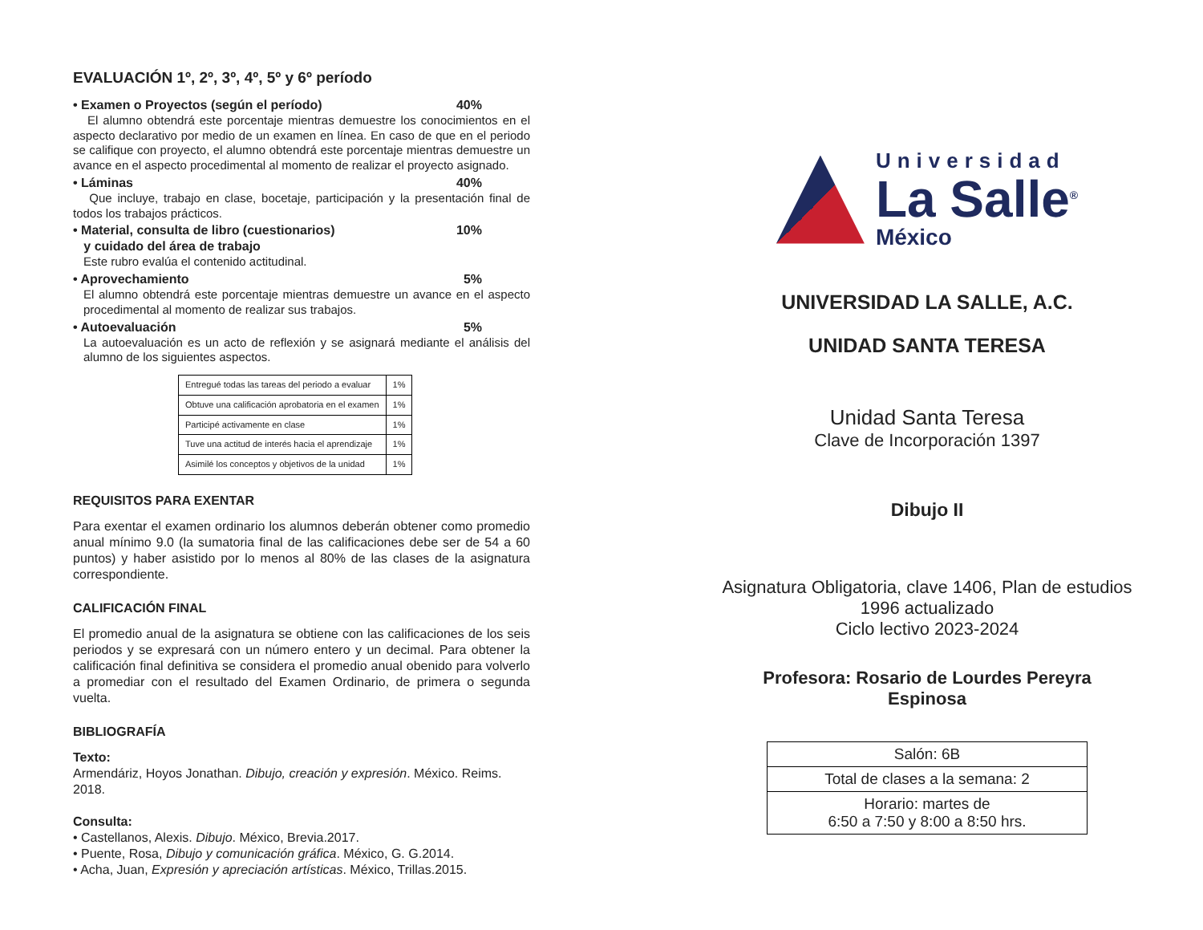EVALUACIÓN 1º, 2º, 3º, 4º, 5º y 6º período
• Examen o Proyectos (según el período) 40%
El alumno obtendrá este porcentaje mientras demuestre los conocimientos en el aspecto declarativo por medio de un examen en línea. En caso de que en el periodo se califique con proyecto, el alumno obtendrá este porcentaje mientras demuestre un avance en el aspecto procedimental al momento de realizar el proyecto asignado.
• Láminas 40%
Que incluye, trabajo en clase, bocetaje, participación y la presentación final de todos los trabajos prácticos.
• Material, consulta de libro (cuestionarios)
y cuidado del área de trabajo 10%
Este rubro evalúa el contenido actitudinal.
• Aprovechamiento 5%
El alumno obtendrá este porcentaje mientras demuestre un avance en el aspecto procedimental al momento de realizar sus trabajos.
• Autoevaluación 5%
La autoevaluación es un acto de reflexión y se asignará mediante el análisis del alumno de los siguientes aspectos.
| Entregué todas las tareas del periodo a evaluar | 1% |
| Obtuve una calificación aprobatoria en el examen | 1% |
| Participé activamente en clase | 1% |
| Tuve una actitud de interés hacia el aprendizaje | 1% |
| Asimilé los conceptos y objetivos de la unidad | 1% |
REQUISITOS PARA EXENTAR
Para exentar el examen ordinario los alumnos deberán obtener como promedio anual mínimo 9.0 (la sumatoria final de las calificaciones debe ser de 54 a 60 puntos) y haber asistido por lo menos al 80% de las clases de la asignatura correspondiente.
CALIFICACIÓN FINAL
El promedio anual de la asignatura se obtiene con las calificaciones de los seis periodos y se expresará con un número entero y un decimal. Para obtener la calificación final definitiva se considera el promedio anual obenido para volverlo a promediar con el resultado del Examen Ordinario, de primera o segunda vuelta.
BIBLIOGRAFÍA
Texto:
Armendáriz, Hoyos Jonathan. Dibujo, creación y expresión. México. Reims. 2018.
Consulta:
• Castellanos, Alexis. Dibujo. México, Brevia.2017.
• Puente, Rosa, Dibujo y comunicación gráfica. México, G. G.2014.
• Acha, Juan, Expresión y apreciación artísticas. México, Trillas.2015.
Universidad
La Salle<sup>®</sup>
México
UNIVERSIDAD LA SALLE, A.C.
UNIDAD SANTA TERESA
Unidad Santa Teresa
Clave de Incorporación 1397
Dibujo II
Asignatura Obligatoria, clave 1406, Plan de estudios
1996 actualizado
Ciclo lectivo 2023-2024
Profesora: Rosario de Lourdes Pereyra
Espinosa
| Salón: 6B |
| Total de clases a la semana: 2 |
| Horario: martes de 6:50 a 7:50 y 8:00 a 8:50 hrs. |